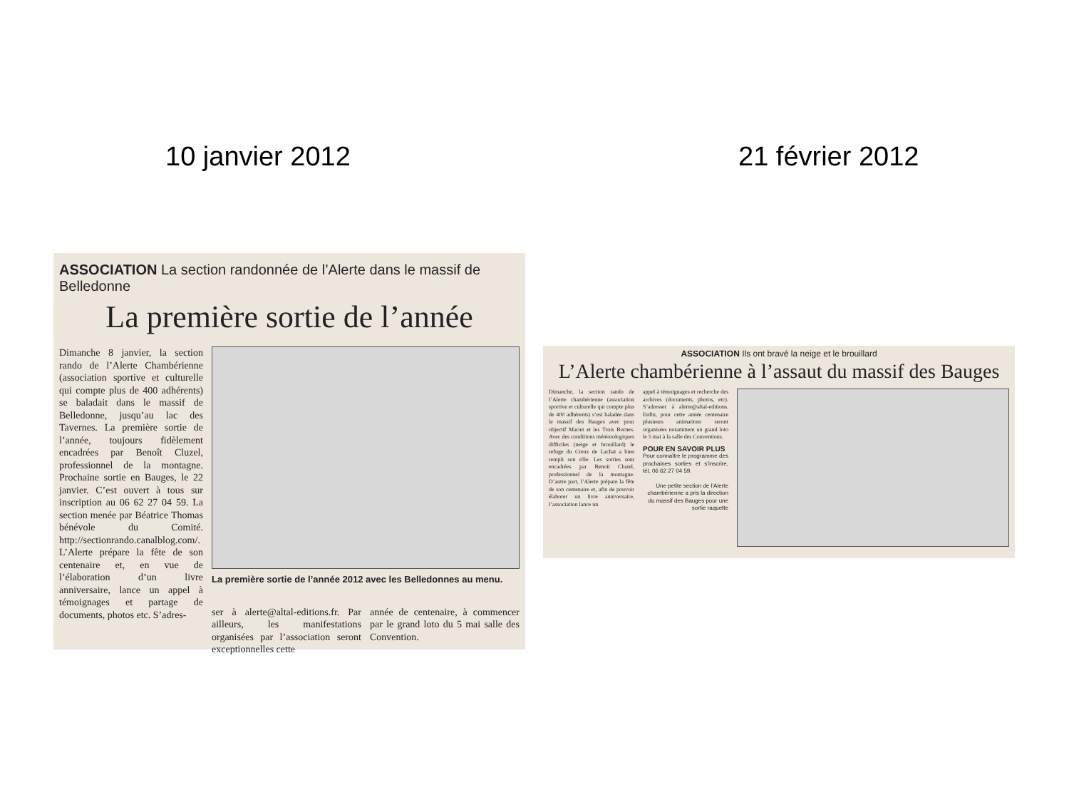10 janvier 2012 21 février 2012
ASSOCIATION La section randonnée de l’Alerte dans le massif de Belledonne
La première sortie de l’année
Dimanche 8 janvier, la section rando de l’Alerte Chambérienne (association sportive et culturelle qui compte plus de 400 adhérents) se baladait dans le massif de Belledonne, jusqu’au lac des Tavernes. La première sortie de l’année, toujours fidèlement encadrées par Benoît Cluzel, professionnel de la montagne. Prochaine sortie en Bauges, le 22 janvier. C’est ouvert à tous sur inscription au 06 62 27 04 59. La section menée par Béatrice Thomas bénévole du Comité. http://sectionrando.canalblog.com/.
L’Alerte prépare la fête de son centenaire et, en vue de l’élaboration d’un livre anniversaire, lance un appel à témoignages et partage de documents, photos etc. S’adres-
La première sortie de l’année 2012 avec les Belledonnes au menu.
ser à alerte@altal-editions.fr. Par ailleurs, les manifestations organisées par l’association seront exceptionnelles cette
année de centenaire, à commencer par le grand loto du 5 mai salle des Convention.
ASSOCIATION Ils ont bravé la neige et le brouillard
L’Alerte chambérienne à l’assaut du massif des Bauges
Dimanche, la section rando de l’Alerte chambérienne (association sportive et culturelle qui compte plus de 400 adhérents) s’est baladée dans le massif des Bauges avec pour objectif Mariet et les Trois Bornes. Avec des conditions météorologiques difficiles (neige et brouillard) le refuge du Creux de Lachat a bien rempli son rôle. Les sorties sont encadrées par Benoit Cluzel, professionnel de la montagne. D’autre part, l’Alerte prépare la fête de son centenaire et, afin de pouvoir élaborer un livre anniversaire, l’association lance un
appel à témoignages et recherche des archives (documents, photos, etc). S’adresser à alerte@altal-editions. Enfin, pour cette année centenaire plusieurs animations seront organisées notamment un grand loto le 5 mai à la salle des Conventions.
POUR EN SAVOIR PLUS
Pour connaître le programme des prochaines sorties et s’inscrire, tél, 06 62 27 04 59.
Une petite section de l’Alerte chambérienne a pris la direction du massif des Bauges pour une sortie raquette